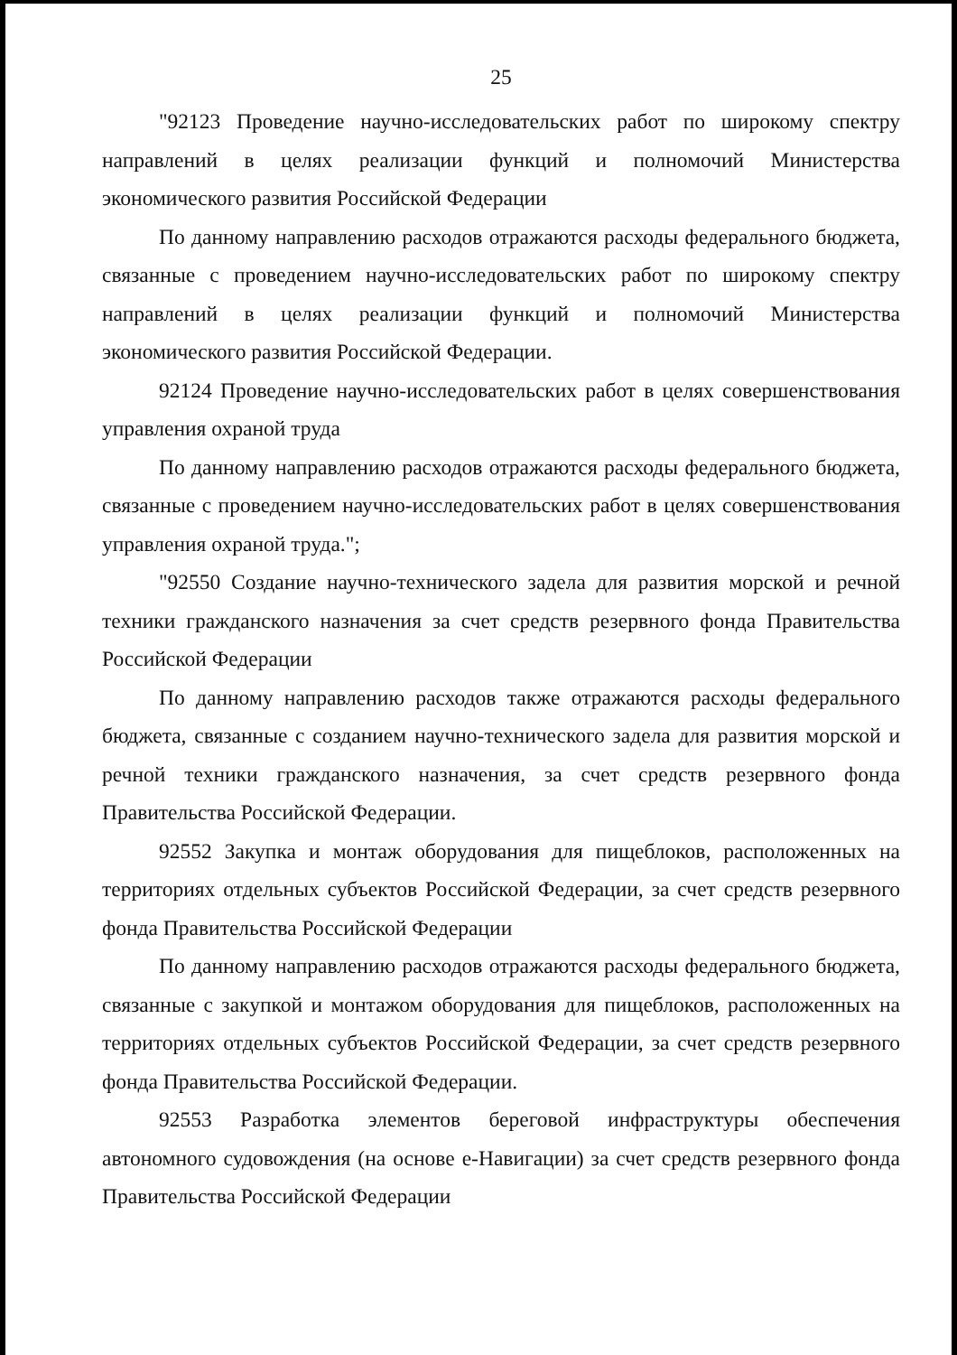25
"92123 Проведение научно-исследовательских работ по широкому спектру направлений в целях реализации функций и полномочий Министерства экономического развития Российской Федерации
По данному направлению расходов отражаются расходы федерального бюджета, связанные с проведением научно-исследовательских работ по широкому спектру направлений в целях реализации функций и полномочий Министерства экономического развития Российской Федерации.
92124 Проведение научно-исследовательских работ в целях совершенствования управления охраной труда
По данному направлению расходов отражаются расходы федерального бюджета, связанные с проведением научно-исследовательских работ в целях совершенствования управления охраной труда.";
"92550 Создание научно-технического задела для развития морской и речной техники гражданского назначения за счет средств резервного фонда Правительства Российской Федерации
По данному направлению расходов также отражаются расходы федерального бюджета, связанные с созданием научно-технического задела для развития морской и речной техники гражданского назначения, за счет средств резервного фонда Правительства Российской Федерации.
92552 Закупка и монтаж оборудования для пищеблоков, расположенных на территориях отдельных субъектов Российской Федерации, за счет средств резервного фонда Правительства Российской Федерации
По данному направлению расходов отражаются расходы федерального бюджета, связанные с закупкой и монтажом оборудования для пищеблоков, расположенных на территориях отдельных субъектов Российской Федерации, за счет средств резервного фонда Правительства Российской Федерации.
92553 Разработка элементов береговой инфраструктуры обеспечения автономного судовождения (на основе е-Навигации) за счет средств резервного фонда Правительства Российской Федерации